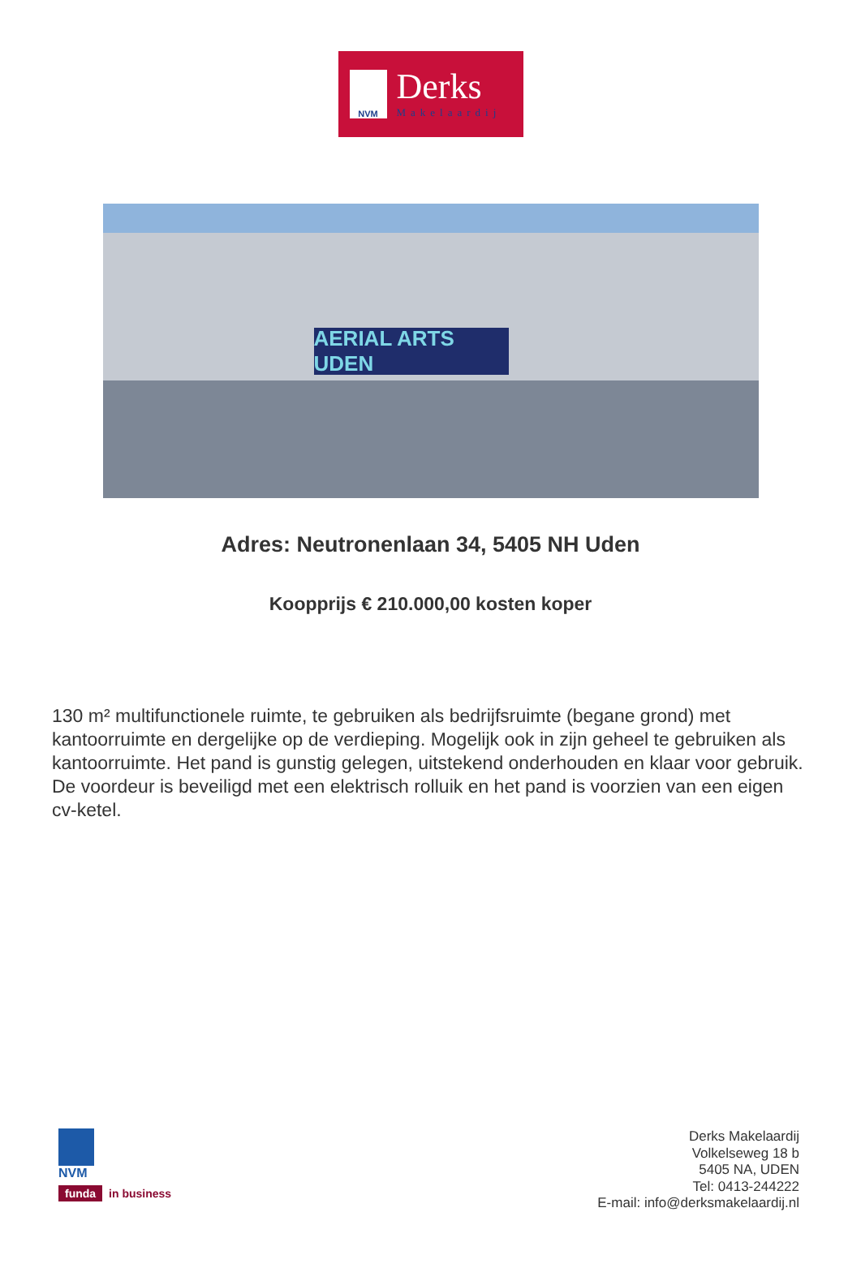NVM
Derks
Makelaardij
AERIAL ARTS UDEN
Adres: Neutronenlaan 34, 5405 NH Uden
Koopprijs € 210.000,00 kosten koper
130 m² multifunctionele ruimte, te gebruiken als bedrijfsruimte (begane grond) met kantoorruimte en dergelijke op de verdieping. Mogelijk ook in zijn geheel te gebruiken als kantoorruimte. Het pand is gunstig gelegen, uitstekend onderhouden en klaar voor gebruik. De voordeur is beveiligd met een elektrisch rolluik en het pand is voorzien van een eigen cv-ketel.
NVM
funda in business
Derks Makelaardij
Volkelseweg 18 b
5405 NA, UDEN
Tel: 0413-244222
E-mail: info@derksmakelaardij.nl